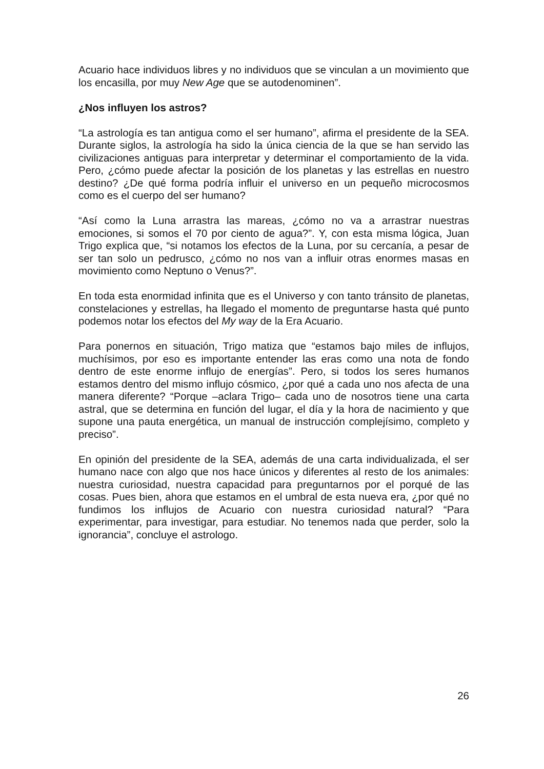Acuario hace individuos libres y no individuos que se vinculan a un movimiento que los encasilla, por muy New Age que se autodenominen”.
¿Nos influyen los astros?
“La astrología es tan antigua como el ser humano”, afirma el presidente de la SEA. Durante siglos, la astrología ha sido la única ciencia de la que se han servido las civilizaciones antiguas para interpretar y determinar el comportamiento de la vida. Pero, ¿cómo puede afectar la posición de los planetas y las estrellas en nuestro destino? ¿De qué forma podría influir el universo en un pequeño microcosmos como es el cuerpo del ser humano?
“Así como la Luna arrastra las mareas, ¿cómo no va a arrastrar nuestras emociones, si somos el 70 por ciento de agua?”. Y, con esta misma lógica, Juan Trigo explica que, “si notamos los efectos de la Luna, por su cercanía, a pesar de ser tan solo un pedrusco, ¿cómo no nos van a influir otras enormes masas en movimiento como Neptuno o Venus?”.
En toda esta enormidad infinita que es el Universo y con tanto tránsito de planetas, constelaciones y estrellas, ha llegado el momento de preguntarse hasta qué punto podemos notar los efectos del My way de la Era Acuario.
Para ponernos en situación, Trigo matiza que “estamos bajo miles de influjos, muchísimos, por eso es importante entender las eras como una nota de fondo dentro de este enorme influjo de energías”. Pero, si todos los seres humanos estamos dentro del mismo influjo cósmico, ¿por qué a cada uno nos afecta de una manera diferente? “Porque –aclara Trigo– cada uno de nosotros tiene una carta astral, que se determina en función del lugar, el día y la hora de nacimiento y que supone una pauta energética, un manual de instrucción complejísimo, completo y preciso”.
En opinión del presidente de la SEA, además de una carta individualizada, el ser humano nace con algo que nos hace únicos y diferentes al resto de los animales: nuestra curiosidad, nuestra capacidad para preguntarnos por el porqué de las cosas. Pues bien, ahora que estamos en el umbral de esta nueva era, ¿por qué no fundimos los influjos de Acuario con nuestra curiosidad natural? “Para experimentar, para investigar, para estudiar. No tenemos nada que perder, solo la ignorancia”, concluye el astrologo.
26